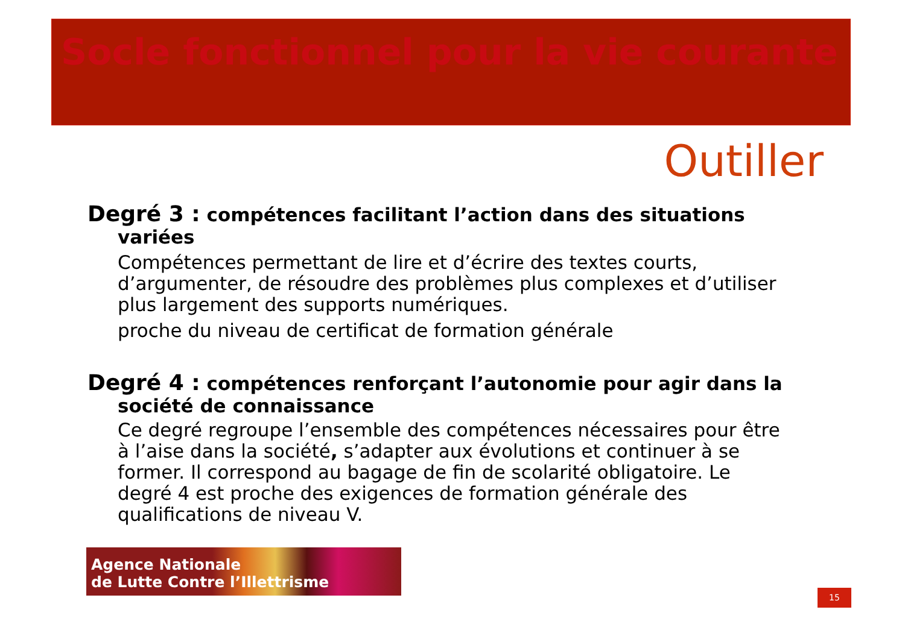Socle fonctionnel pour la vie courante
Outiller
Degré 3 : compétences facilitant l’action dans des situations variées
Compétences permettant de lire et d’écrire des textes courts, d’argumenter, de résoudre des problèmes plus complexes et d’utiliser plus largement des supports numériques.
proche du niveau de certificat de formation générale
Degré 4 : compétences renforçant l’autonomie pour agir dans la société de connaissance
Ce degré regroupe l’ensemble des compétences nécessaires pour être à l’aise dans la société, s’adapter aux évolutions et continuer à se former. Il correspond au bagage de fin de scolarité obligatoire. Le degré 4 est proche des exigences de formation générale des qualifications de niveau V.
Agence Nationale
de Lutte Contre l’Illettrisme
15